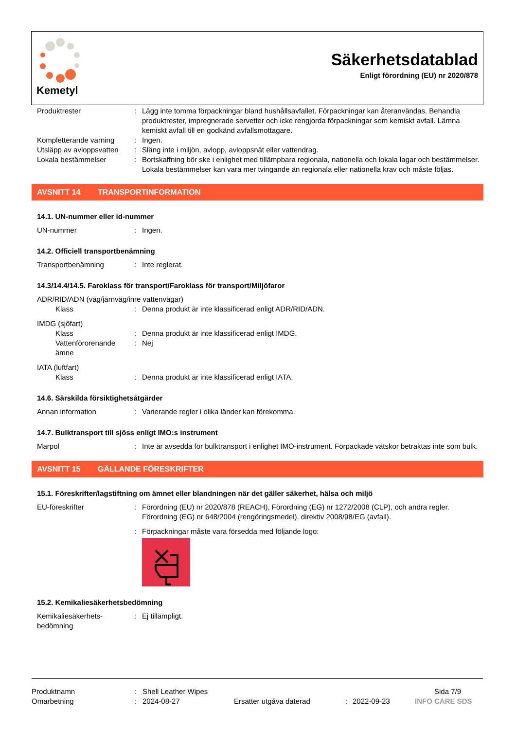Kemetyl
Säkerhetsdatablad
Enligt förordning (EU) nr 2020/878
Produktrester : Lägg inte tomma förpackningar bland hushållsavfallet. Förpackningar kan återanvändas. Behandla produktrester, impregnerade servetter och icke rengjorda förpackningar som kemiskt avfall. Lämna kemiskt avfall till en godkänd avfallsmottagare.
Kompletterande varning : Ingen.
Utsläpp av avloppsvatten
: Släng inte i miljön, avlopp, avloppsnät eller vattendrag.
Lokala bestämmelser : Bortskaffning bör ske i enlighet med tillämpbara regionala, nationella och lokala lagar och bestämmelser. Lokala bestämmelser kan vara mer tvingande än regionala eller nationella krav och måste följas.
AVSNITT 14 TRANSPORTINFORMATION
14.1. UN-nummer eller id-nummer
UN-nummer : Ingen.
14.2. Officiell transportbenämning
Transportbenämning : Inte reglerat.
14.3/14.4/14.5. Faroklass för transport/Faroklass för transport/Miljöfaror
ADR/RID/ADN (väg/järnväg/inre vattenvägar)
Klass : Denna produkt är inte klassificerad enligt ADR/RID/ADN.
IMDG (sjöfart)
Klass : Denna produkt är inte klassificerad enligt IMDG.
Vattenförorenande ämne
: Nej
IATA (luftfart)
Klass : Denna produkt är inte klassificerad enligt IATA.
14.6. Särskilda försiktighetsåtgärder
Annan information : Varierande regler i olika länder kan förekomma.
14.7. Bulktransport till sjöss enligt IMO:s instrument
Marpol : Inte är avsedda för bulktransport i enlighet IMO-instrument. Förpackade vätskor betraktas inte som bulk.
AVSNITT 15 GÄLLANDE FÖRESKRIFTER
15.1. Föreskrifter/lagstiftning om ämnet eller blandningen när det gäller säkerhet, hälsa och miljö
EU-föreskrifter : Förordning (EU) nr 2020/878 (REACH), Förordning (EG) nr 1272/2008 (CLP), och andra regler. Förordning (EG) nr 648/2004 (rengöringsmedel). direktiv 2008/98/EG (avfall).
: Förpackningar måste vara försedda med följande logo:
15.2. Kemikaliesäkerhetsbedömning
Kemikaliesäkerhets-
bedömning
: Ej tillämpligt.
Produktnamn : Shell Leather Wipes Sida 7/9
Omarbetning : 2024-08-27 Ersätter utgåva daterad : 2022-09-23 INFO CARE SDS